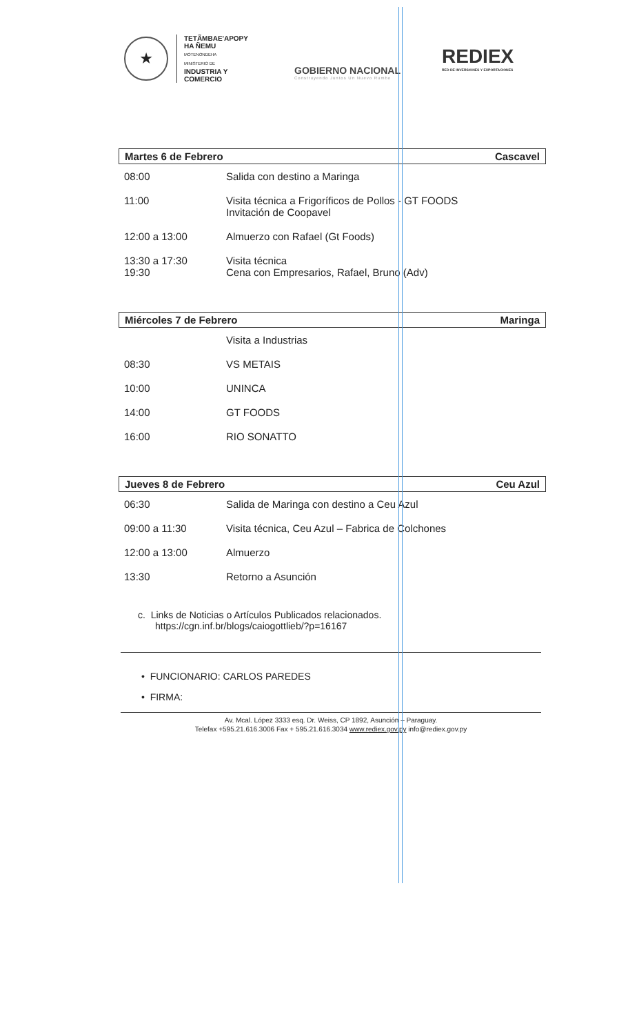★
TETÃMBAE'APOPY HA ÑEMU
MOTENONDEHA
MINISTERIO DE
INDUSTRIA Y COMERCIO
GOBIERNO NACIONAL
Construyendo Juntos Un Nuevo Rumbo
REDIEX
RED DE INVERSIONES Y EXPORTACIONES
Martes 6 de Febrero Cascavel
| 08:00 | Salida con destino a Maringa |
| 11:00 | Visita técnica a Frigoríficos de Pollos - GT FOODS Invitación de Coopavel |
| 12:00 a 13:00 | Almuerzo con Rafael (Gt Foods) |
| 13:30 a 17:30 19:30 | Visita técnica Cena con Empresarios, Rafael, Bruno (Adv) |
Miércoles 7 de Febrero Maringa
| | Visita a Industrias |
| 08:30 | VS METAIS |
| 10:00 | UNINCA |
| 14:00 | GT FOODS |
| 16:00 | RIO SONATTO |
Jueves 8 de Febrero Ceu Azul
| 06:30 | Salida de Maringa con destino a Ceu Azul |
| 09:00 a 11:30 | Visita técnica, Ceu Azul – Fabrica de Colchones |
| 12:00 a 13:00 | Almuerzo |
| 13:30 | Retorno a Asunción |
c. Links de Noticias o Artículos Publicados relacionados.
https://cgn.inf.br/blogs/caiogottlieb/?p=16167
• FUNCIONARIO: CARLOS PAREDES
• FIRMA:
Av. Mcal. López 3333 esq. Dr. Weiss, CP 1892, Asunción – Paraguay.
Telefax +595.21.616.3006 Fax + 595.21.616.3034 www.rediex.gov.py info@rediex.gov.py